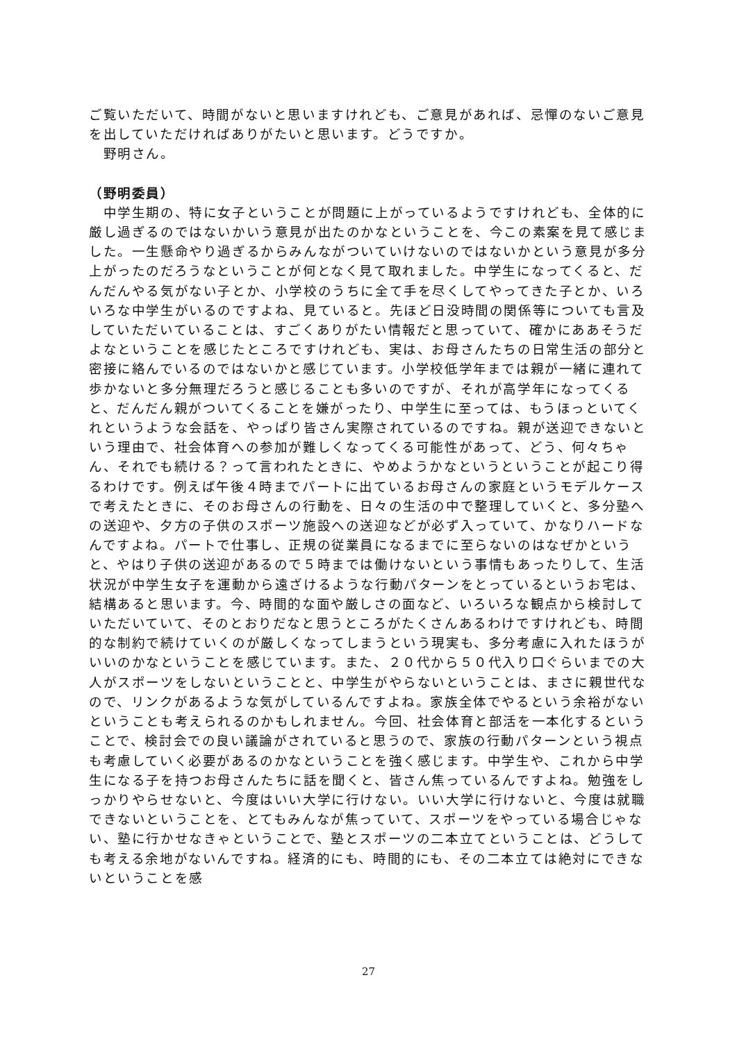ご覧いただいて、時間がないと思いますけれども、ご意見があれば、忌憚のないご意見を出していただければありがたいと思います。どうですか。
　野明さん。
（野明委員）
　中学生期の、特に女子ということが問題に上がっているようですけれども、全体的に厳し過ぎるのではないかいう意見が出たのかなということを、今この素案を見て感じました。一生懸命やり過ぎるからみんながついていけないのではないかという意見が多分上がったのだろうなということが何となく見て取れました。中学生になってくると、だんだんやる気がない子とか、小学校のうちに全て手を尽くしてやってきた子とか、いろいろな中学生がいるのですよね、見ていると。先ほど日没時間の関係等についても言及していただいていることは、すごくありがたい情報だと思っていて、確かにああそうだよなということを感じたところですけれども、実は、お母さんたちの日常生活の部分と密接に絡んでいるのではないかと感じています。小学校低学年までは親が一緒に連れて歩かないと多分無理だろうと感じることも多いのですが、それが高学年になってくると、だんだん親がついてくることを嫌がったり、中学生に至っては、もうほっといてくれというような会話を、やっぱり皆さん実際されているのですね。親が送迎できないという理由で、社会体育への参加が難しくなってくる可能性があって、どう、何々ちゃん、それでも続ける？って言われたときに、やめようかなというということが起こり得るわけです。例えば午後４時までパートに出ているお母さんの家庭というモデルケースで考えたときに、そのお母さんの行動を、日々の生活の中で整理していくと、多分塾への送迎や、夕方の子供のスポーツ施設への送迎などが必ず入っていて、かなりハードなんですよね。パートで仕事し、正規の従業員になるまでに至らないのはなぜかというと、やはり子供の送迎があるので５時までは働けないという事情もあったりして、生活状況が中学生女子を運動から遠ざけるような行動パターンをとっているというお宅は、結構あると思います。今、時間的な面や厳しさの面など、いろいろな観点から検討していただいていて、そのとおりだなと思うところがたくさんあるわけですけれども、時間的な制約で続けていくのが厳しくなってしまうという現実も、多分考慮に入れたほうがいいのかなということを感じています。また、２０代から５０代入り口ぐらいまでの大人がスポーツをしないということと、中学生がやらないということは、まさに親世代なので、リンクがあるような気がしているんですよね。家族全体でやるという余裕がないということも考えられるのかもしれません。今回、社会体育と部活を一本化するということで、検討会での良い議論がされていると思うので、家族の行動パターンという視点も考慮していく必要があるのかなということを強く感じます。中学生や、これから中学生になる子を持つお母さんたちに話を聞くと、皆さん焦っているんですよね。勉強をしっかりやらせないと、今度はいい大学に行けない。いい大学に行けないと、今度は就職できないということを、とてもみんなが焦っていて、スポーツをやっている場合じゃない、塾に行かせなきゃということで、塾とスポーツの二本立てということは、どうしても考える余地がないんですね。経済的にも、時間的にも、その二本立ては絶対にできないということを感
27